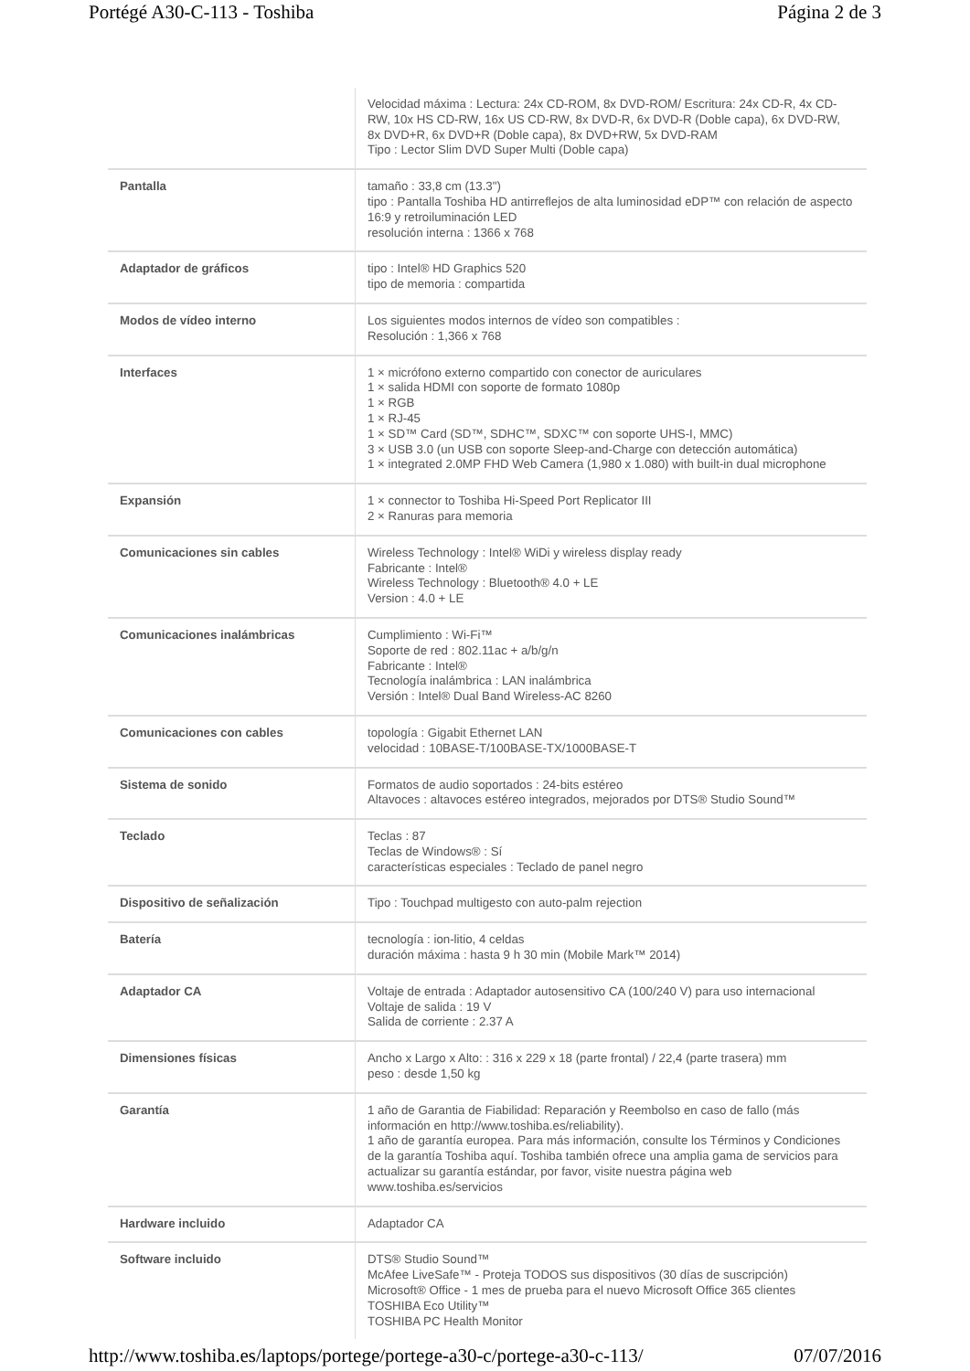Portégé A30-C-113 - Toshiba Página 2 de 3
| | Velocidad máxima : Lectura: 24x CD-ROM, 8x DVD-ROM/ Escritura: 24x CD-R, 4x CD-RW, 10x HS CD-RW, 16x US CD-RW, 8x DVD-R, 6x DVD-R (Doble capa), 6x DVD-RW, 8x DVD+R, 6x DVD+R (Doble capa), 8x DVD+RW, 5x DVD-RAM Tipo : Lector Slim DVD Super Multi (Doble capa) |
| Pantalla | tamaño : 33,8 cm (13.3") tipo : Pantalla Toshiba HD antirreflejos de alta luminosidad eDP™ con relación de aspecto 16:9 y retroiluminación LED resolución interna : 1366 x 768 |
| Adaptador de gráficos | tipo : Intel® HD Graphics 520 tipo de memoria : compartida |
| Modos de vídeo interno | Los siguientes modos internos de vídeo son compatibles : Resolución : 1,366 x 768 |
| Interfaces | 1 × micrófono externo compartido con conector de auriculares 1 × salida HDMI con soporte de formato 1080p 1 × RGB 1 × RJ-45 1 × SD™ Card (SD™, SDHC™, SDXC™ con soporte UHS-I, MMC) 3 × USB 3.0 (un USB con soporte Sleep-and-Charge con detección automática) 1 × integrated 2.0MP FHD Web Camera (1,980 x 1.080) with built-in dual microphone |
| Expansión | 1 × connector to Toshiba Hi-Speed Port Replicator III 2 × Ranuras para memoria |
| Comunicaciones sin cables | Wireless Technology : Intel® WiDi y wireless display ready Fabricante : Intel® Wireless Technology : Bluetooth® 4.0 + LE Version : 4.0 + LE |
| Comunicaciones inalámbricas | Cumplimiento : Wi-Fi™ Soporte de red : 802.11ac + a/b/g/n Fabricante : Intel® Tecnología inalámbrica : LAN inalámbrica Versión : Intel® Dual Band Wireless-AC 8260 |
| Comunicaciones con cables | topología : Gigabit Ethernet LAN velocidad : 10BASE-T/100BASE-TX/1000BASE-T |
| Sistema de sonido | Formatos de audio soportados : 24-bits estéreo Altavoces : altavoces estéreo integrados, mejorados por DTS® Studio Sound™ |
| Teclado | Teclas : 87 Teclas de Windows® : Sí características especiales : Teclado de panel negro |
| Dispositivo de señalización | Tipo : Touchpad multigesto con auto-palm rejection |
| Batería | tecnología : ion-litio, 4 celdas duración máxima : hasta 9 h 30 min (Mobile Mark™ 2014) |
| Adaptador CA | Voltaje de entrada : Adaptador autosensitivo CA (100/240 V) para uso internacional Voltaje de salida : 19 V Salida de corriente : 2.37 A |
| Dimensiones físicas | Ancho x Largo x Alto: : 316 x 229 x 18 (parte frontal) / 22,4 (parte trasera) mm peso : desde 1,50 kg |
| Garantía | 1 año de Garantia de Fiabilidad: Reparación y Reembolso en caso de fallo (más información en http://www.toshiba.es/reliability). 1 año de garantía europea. Para más información, consulte los Términos y Condiciones de la garantía Toshiba aquí. Toshiba también ofrece una amplia gama de servicios para actualizar su garantía estándar, por favor, visite nuestra página web www.toshiba.es/servicios |
| Hardware incluido | Adaptador CA |
| Software incluido | DTS® Studio Sound™ McAfee LiveSafe™ - Proteja TODOS sus dispositivos (30 días de suscripción) Microsoft® Office - 1 mes de prueba para el nuevo Microsoft Office 365 clientes TOSHIBA Eco Utility™ TOSHIBA PC Health Monitor |
http://www.toshiba.es/laptops/portege/portege-a30-c/portege-a30-c-113/ 07/07/2016